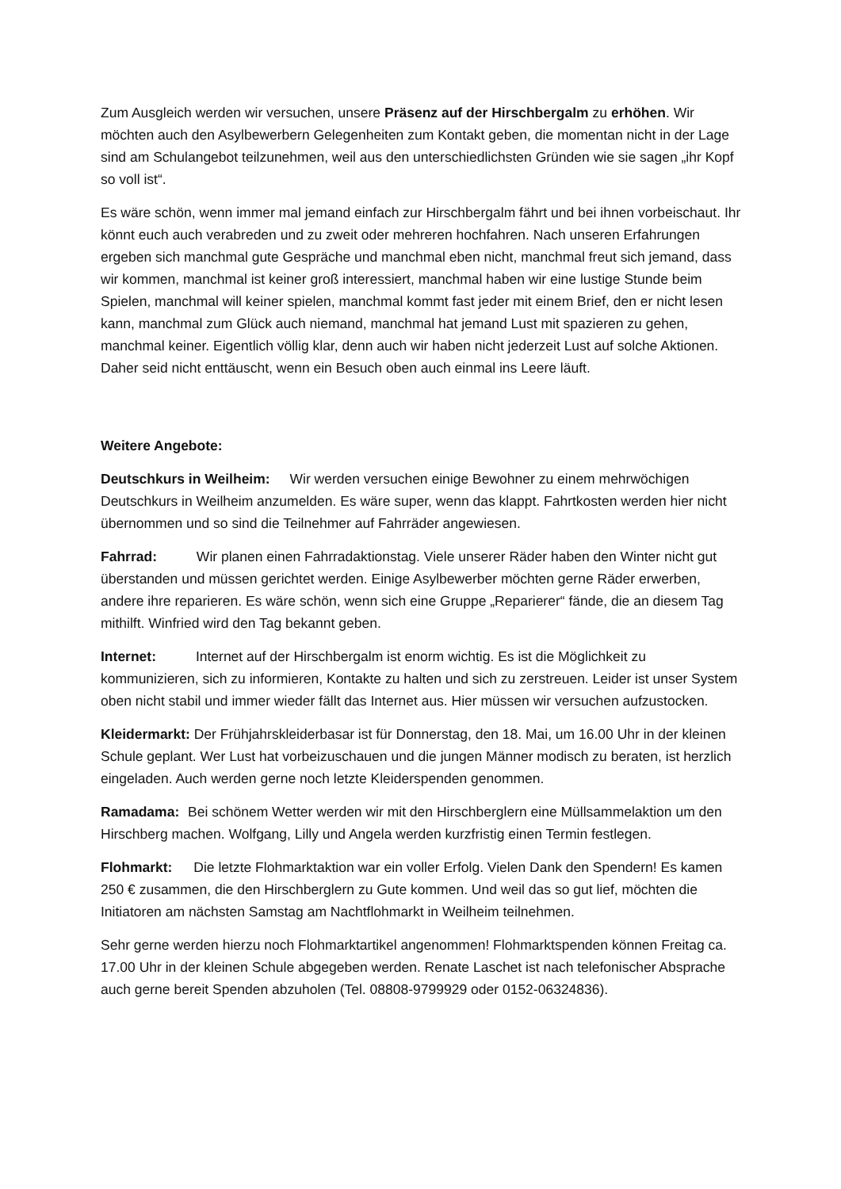Zum Ausgleich werden wir versuchen, unsere Präsenz auf der Hirschbergalm zu erhöhen. Wir möchten auch den Asylbewerbern Gelegenheiten zum Kontakt geben, die momentan nicht in der Lage sind am Schulangebot teilzunehmen, weil aus den unterschiedlichsten Gründen wie sie sagen „ihr Kopf so voll ist“.
Es wäre schön, wenn immer mal jemand einfach zur Hirschbergalm fährt und bei ihnen vorbeischaut. Ihr könnt euch auch verabreden und zu zweit oder mehreren hochfahren. Nach unseren Erfahrungen ergeben sich manchmal gute Gespräche und manchmal eben nicht, manchmal freut sich jemand, dass wir kommen, manchmal ist keiner groß interessiert, manchmal haben wir eine lustige Stunde beim Spielen, manchmal will keiner spielen, manchmal kommt fast jeder mit einem Brief, den er nicht lesen kann, manchmal zum Glück auch niemand, manchmal hat jemand Lust mit spazieren zu gehen, manchmal keiner. Eigentlich völlig klar, denn auch wir haben nicht jederzeit Lust auf solche Aktionen. Daher seid nicht enttäuscht, wenn ein Besuch oben auch einmal ins Leere läuft.
Weitere Angebote:
Deutschkurs in Weilheim: Wir werden versuchen einige Bewohner zu einem mehrwöchigen Deutschkurs in Weilheim anzumelden. Es wäre super, wenn das klappt. Fahrtkosten werden hier nicht übernommen und so sind die Teilnehmer auf Fahrräder angewiesen.
Fahrrad: Wir planen einen Fahrradaktionstag. Viele unserer Räder haben den Winter nicht gut überstanden und müssen gerichtet werden. Einige Asylbewerber möchten gerne Räder erwerben, andere ihre reparieren. Es wäre schön, wenn sich eine Gruppe „Reparierer“ fände, die an diesem Tag mithilft. Winfried wird den Tag bekannt geben.
Internet: Internet auf der Hirschbergalm ist enorm wichtig. Es ist die Möglichkeit zu kommunizieren, sich zu informieren, Kontakte zu halten und sich zu zerstreuen. Leider ist unser System oben nicht stabil und immer wieder fällt das Internet aus. Hier müssen wir versuchen aufzustocken.
Kleidermarkt: Der Frühjahrskleiderbasar ist für Donnerstag, den 18. Mai, um 16.00 Uhr in der kleinen Schule geplant. Wer Lust hat vorbeizuschauen und die jungen Männer modisch zu beraten, ist herzlich eingeladen. Auch werden gerne noch letzte Kleiderspenden genommen.
Ramadama: Bei schönem Wetter werden wir mit den Hirschberglern eine Müllsammelaktion um den Hirschberg machen. Wolfgang, Lilly und Angela werden kurzfristig einen Termin festlegen.
Flohmarkt: Die letzte Flohmarktaktion war ein voller Erfolg. Vielen Dank den Spendern! Es kamen 250 € zusammen, die den Hirschberglern zu Gute kommen. Und weil das so gut lief, möchten die Initiatoren am nächsten Samstag am Nachtflohmarkt in Weilheim teilnehmen.
Sehr gerne werden hierzu noch Flohmarktartikel angenommen! Flohmarktspenden können Freitag ca. 17.00 Uhr in der kleinen Schule abgegeben werden. Renate Laschet ist nach telefonischer Absprache auch gerne bereit Spenden abzuholen (Tel. 08808-9799929 oder 0152-06324836).